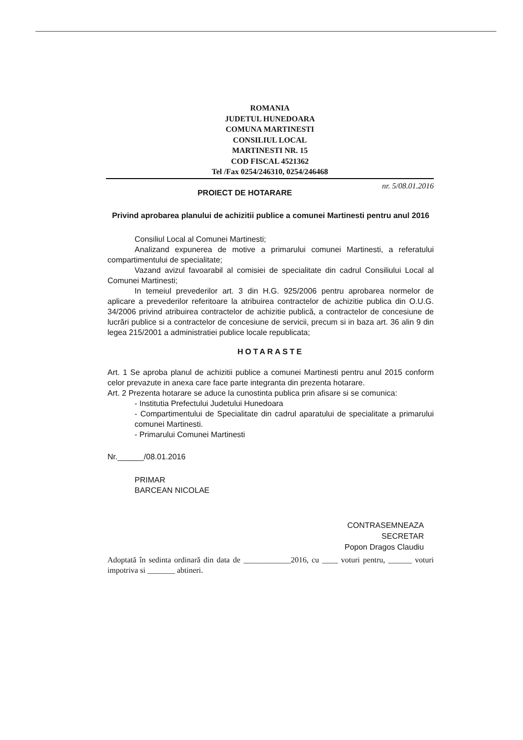ROMANIA
JUDETUL HUNEDOARA
COMUNA MARTINESTI
CONSILIUL LOCAL
MARTINESTI NR. 15
COD FISCAL 4521362
Tel /Fax 0254/246310, 0254/246468
nr. 5/08.01.2016
PROIECT DE HOTARARE
Privind aprobarea planului de achizitii publice a comunei Martinesti pentru anul 2016
Consiliul Local al Comunei Martinesti;
Analizand expunerea de motive a primarului comunei Martinesti, a referatului compartimentului de specialitate;
Vazand avizul favoarabil al comisiei de specialitate din cadrul Consiliului Local al Comunei Martinesti;
In temeiul prevederilor art. 3 din H.G. 925/2006 pentru aprobarea normelor de aplicare a prevederilor referitoare la atribuirea contractelor de achizitie publica din O.U.G. 34/2006 privind atribuirea contractelor de achizitie publică, a contractelor de concesiune de lucrări publice si a contractelor de concesiune de servicii, precum si in baza art. 36 alin 9 din legea 215/2001 a administratiei publice locale republicata;
HOTARASTE
Art. 1 Se aproba planul de achizitii publice a comunei Martinesti pentru anul 2015 conform celor prevazute in anexa care face parte integranta din prezenta hotarare.
Art. 2 Prezenta hotarare se aduce la cunostinta publica prin afisare si se comunica:
- Institutia Prefectului Judetului Hunedoara
- Compartimentului de Specialitate din cadrul aparatului de specialitate a primarului comunei Martinesti.
- Primarului Comunei Martinesti
Nr.______/08.01.2016
PRIMAR
BARCEAN NICOLAE
CONTRASEMNEAZA
SECRETAR
Popon Dragos Claudiu
Adoptată în sedinta ordinară din data de ____________2016, cu ____ voturi pentru, ______ voturi impotriva si _______ abtineri.